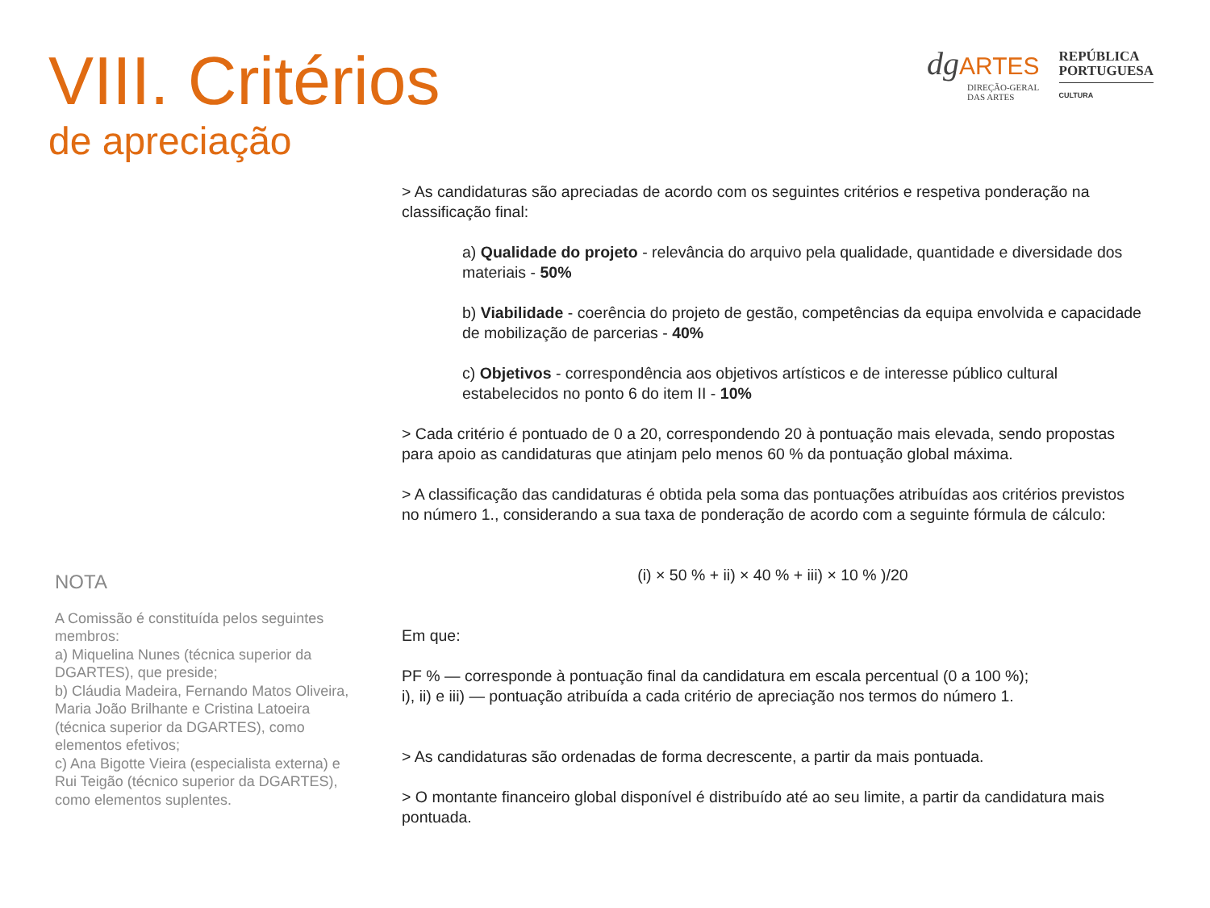VIII. Critérios
de apreciação
dg ARTES
DIREÇÃO-GERAL
DAS ARTES
REPÚBLICA
PORTUGUESA
CULTURA
NOTA
A Comissão é constituída pelos seguintes membros:
a) Miquelina Nunes (técnica superior da DGARTES), que preside;
b) Cláudia Madeira, Fernando Matos Oliveira, Maria João Brilhante e Cristina Latoeira (técnica superior da DGARTES), como elementos efetivos;
c) Ana Bigotte Vieira (especialista externa) e Rui Teigão (técnico superior da DGARTES), como elementos suplentes.
> As candidaturas são apreciadas de acordo com os seguintes critérios e respetiva ponderação na classificação final:
a) Qualidade do projeto - relevância do arquivo pela qualidade, quantidade e diversidade dos materiais - 50%
b) Viabilidade - coerência do projeto de gestão, competências da equipa envolvida e capacidade de mobilização de parcerias - 40%
c) Objetivos - correspondência aos objetivos artísticos e de interesse público cultural estabelecidos no ponto 6 do item II - 10%
> Cada critério é pontuado de 0 a 20, correspondendo 20 à pontuação mais elevada, sendo propostas para apoio as candidaturas que atinjam pelo menos 60 % da pontuação global máxima.
> A classificação das candidaturas é obtida pela soma das pontuações atribuídas aos critérios previstos no número 1., considerando a sua taxa de ponderação de acordo com a seguinte fórmula de cálculo:
(i) × 50 % + ii) × 40 % + iii) × 10 % )/20
Em que:
PF % — corresponde à pontuação final da candidatura em escala percentual (0 a 100 %);
i), ii) e iii) — pontuação atribuída a cada critério de apreciação nos termos do número 1.
> As candidaturas são ordenadas de forma decrescente, a partir da mais pontuada.
> O montante financeiro global disponível é distribuído até ao seu limite, a partir da candidatura mais pontuada.